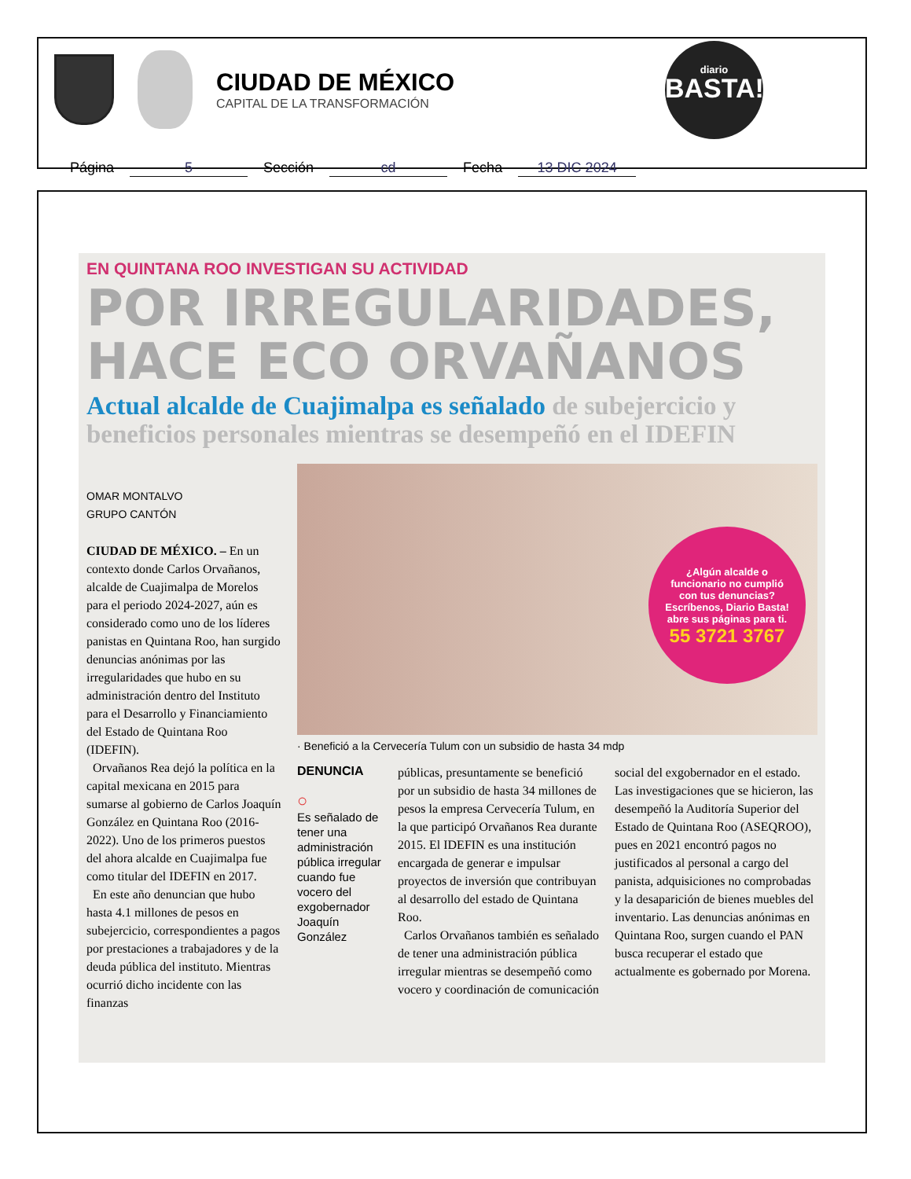CIUDAD DE MÉXICO
CAPITAL DE LA TRANSFORMACIÓN
diario
BASTA!
Página 5 Sección cd Fecha 13 DIC 2024
EN QUINTANA ROO INVESTIGAN SU ACTIVIDAD
POR IRREGULARIDADES, HACE ECO ORVAÑANOS
Actual alcalde de Cuajimalpa es señalado de subejercicio y beneficios personales mientras se desempeñó en el IDEFIN
OMAR MONTALVO
GRUPO CANTÓN
CIUDAD DE MÉXICO. – En un contexto donde Carlos Orvañanos, alcalde de Cuajimalpa de Morelos para el periodo 2024-2027, aún es considerado como uno de los líderes panistas en Quintana Roo, han surgido denuncias anónimas por las irregularidades que hubo en su administración dentro del Instituto para el Desarrollo y Financiamiento del Estado de Quintana Roo (IDEFIN).
Orvañanos Rea dejó la política en la capital mexicana en 2015 para sumarse al gobierno de Carlos Joaquín González en Quintana Roo (2016-2022). Uno de los primeros puestos del ahora alcalde en Cuajimalpa fue como titular del IDEFIN en 2017.
En este año denuncian que hubo hasta 4.1 millones de pesos en subejercicio, correspondientes a pagos por prestaciones a trabajadores y de la deuda pública del instituto. Mientras ocurrió dicho incidente con las finanzas
¿Algún alcalde o funcionario no cumplió con tus denuncias? Escríbenos, Diario Basta! abre sus páginas para ti.
55 3721 3767
· Benefició a la Cervecería Tulum con un subsidio de hasta 34 mdp
DENUNCIA
○
Es señalado de tener una administración pública irregular cuando fue vocero del exgobernador Joaquín González
públicas, presuntamente se benefició por un subsidio de hasta 34 millones de pesos la empresa Cervecería Tulum, en la que participó Orvañanos Rea durante 2015. El IDEFIN es una institución encargada de generar e impulsar proyectos de inversión que contribuyan al desarrollo del estado de Quintana Roo.
Carlos Orvañanos también es señalado de tener una administración pública irregular mientras se desempeñó como vocero y coordinación de comunicación
social del exgobernador en el estado. Las investigaciones que se hicieron, las desempeñó la Auditoría Superior del Estado de Quintana Roo (ASEQROO), pues en 2021 encontró pagos no justificados al personal a cargo del panista, adquisiciones no comprobadas y la desaparición de bienes muebles del inventario. Las denuncias anónimas en Quintana Roo, surgen cuando el PAN busca recuperar el estado que actualmente es gobernado por Morena.